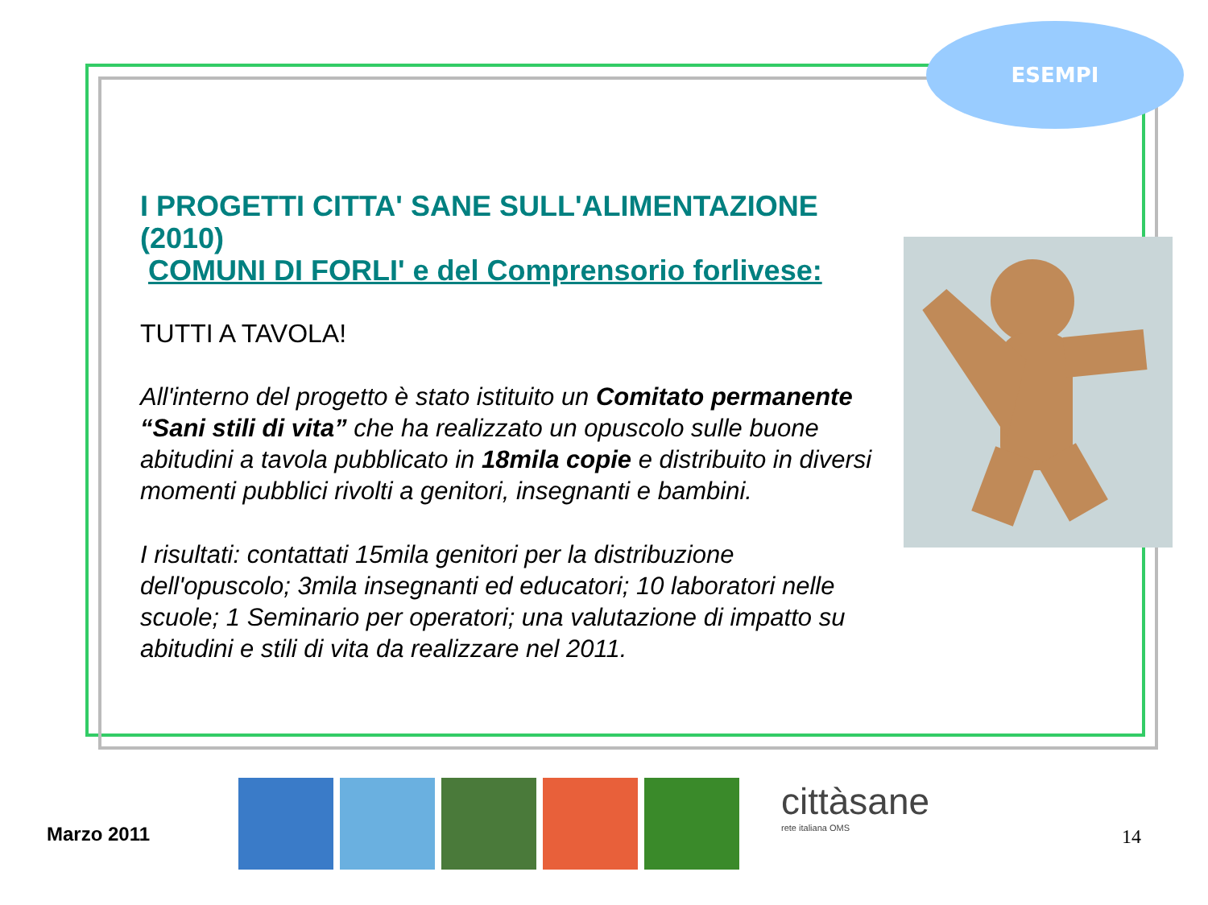ESEMPI
I PROGETTI CITTA' SANE SULL'ALIMENTAZIONE (2010)
COMUNI DI FORLI' e del Comprensorio forlivese:
TUTTI A TAVOLA!
All'interno del progetto è stato istituito un Comitato permanente “Sani stili di vita” che ha realizzato un opuscolo sulle buone abitudini a tavola pubblicato in 18mila copie e distribuito in diversi momenti pubblici rivolti a genitori, insegnanti e bambini.
I risultati: contattati 15mila genitori per la distribuzione dell'opuscolo; 3mila insegnanti ed educatori; 10 laboratori nelle scuole; 1 Seminario per operatori; una valutazione di impatto su abitudini e stili di vita da realizzare nel 2011.
cittàsane
rete italiana OMS
Marzo 2011 14